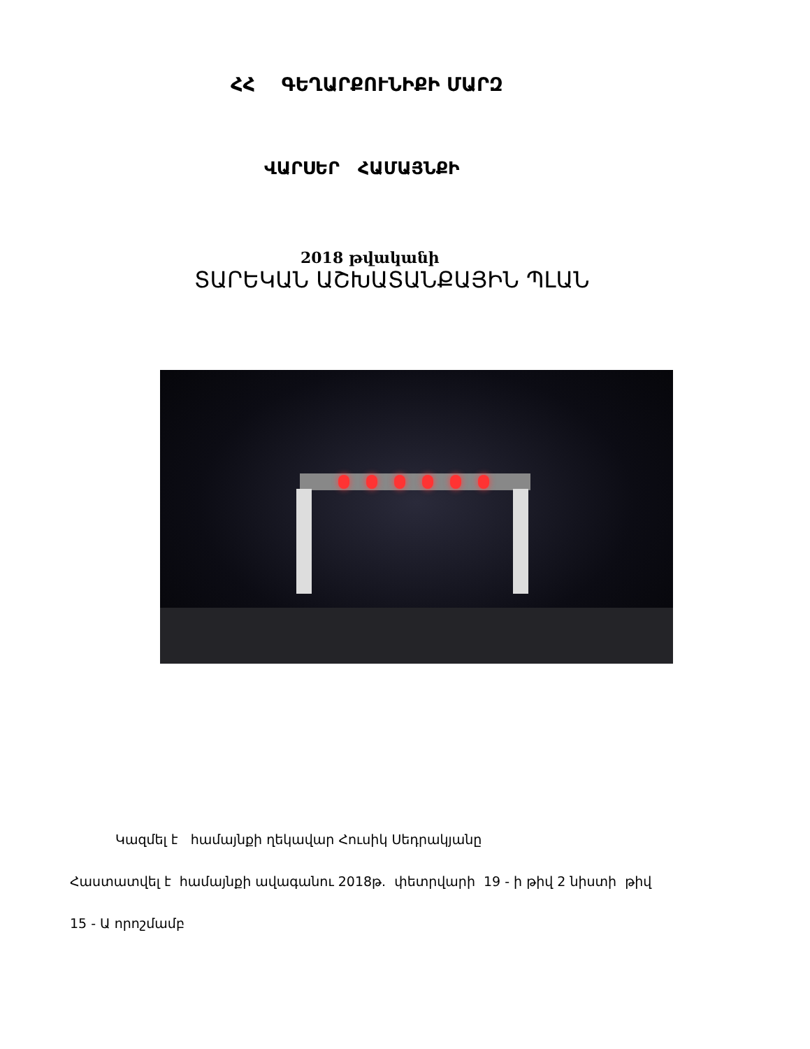ՀՀ ԳԵՂԱՐՔՈՒՆԻՔԻ ՄԱՐԶ
ՎԱՐՍԵՐ ՀԱՄԱՅՆՔԻ
2018 թվականի
ՏԱՐԵԿԱՆ ԱՇԽԱՏԱՆՔԱՅԻՆ ՊԼԱՆ
Կազմել է համայնքի ղեկավար Հուսիկ Սեդրակյանը
Հաստատվել է համայնքի ավագանու 2018թ. փետրվարի 19 - ի թիվ 2 նիստի թիվ
15 - Ա որոշմամբ